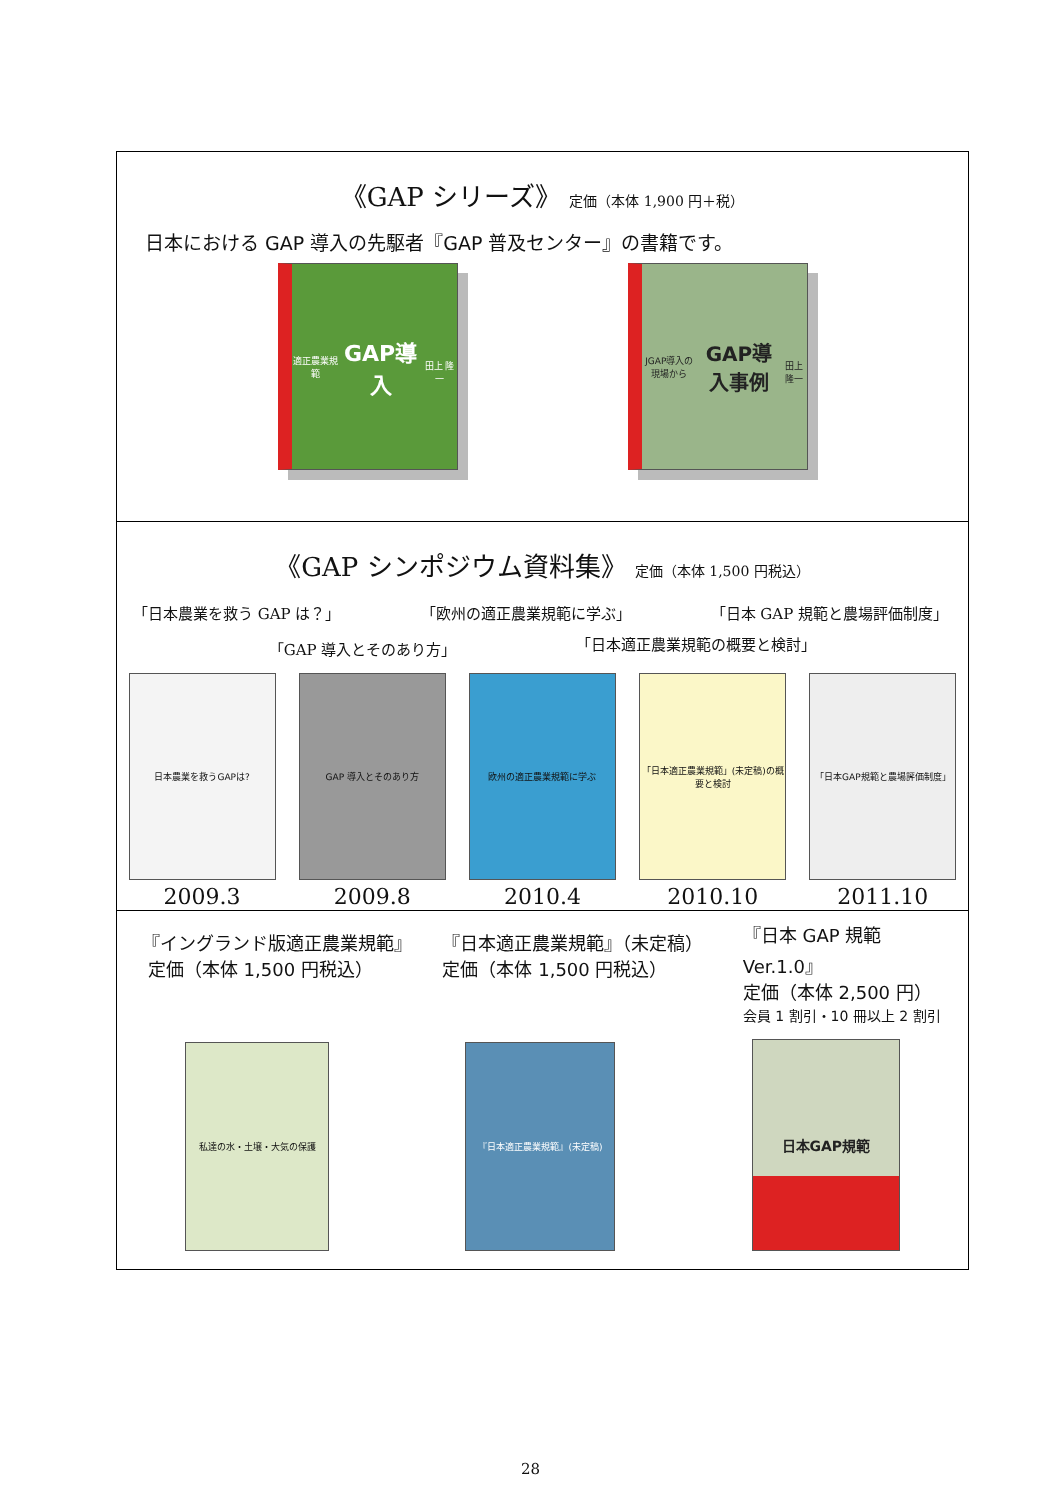《GAP シリーズ》 定価（本体 1,900 円＋税）
日本における GAP 導入の先駆者『GAP 普及センター』の書籍です。
適正農業規範
GAP導入
田上 隆一
JGAP導入の現場から
GAP導入事例
田上 隆一
《GAP シンポジウム資料集》 定価（本体 1,500 円税込）
「日本農業を救う GAP は？」 「欧州の適正農業規範に学ぶ」 「日本 GAP 規範と農場評価制度」
「GAP 導入とそのあり方」 「日本適正農業規範の概要と検討」
日本農業を救うGAPは?
2009.3
GAP 導入とそのあり方
2009.8
欧州の適正農業規範に学ぶ
2010.4
「日本適正農業規範」(未定稿)の概要と検討
2010.10
「日本GAP規範と農場評価制度」
2011.10
『イングランド版適正農業規範』
定価（本体 1,500 円税込）
『日本適正農業規範』（未定稿）
定価（本体 1,500 円税込）
『日本 GAP 規範 Ver.1.0』
定価（本体 2,500 円）
会員 1 割引・10 冊以上 2 割引
私達の水・土壌・大気の保護
『日本適正農業規範』(未定稿)
日本GAP規範
28